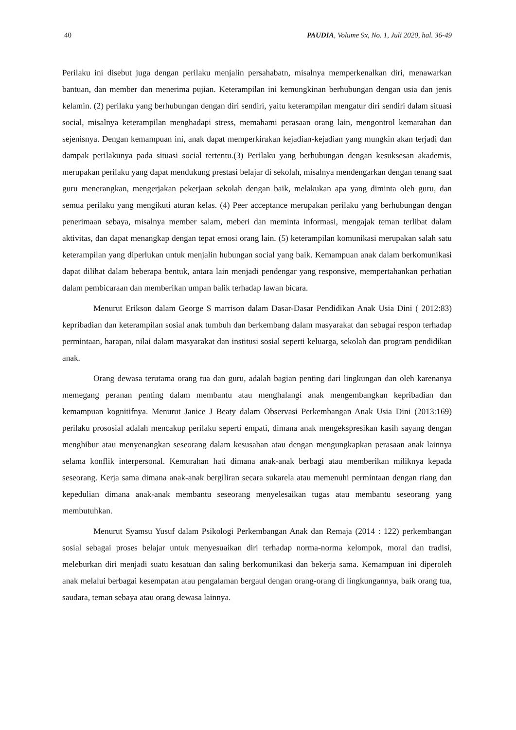40 PAUDIA, Volume 9x, No. 1, Juli 2020, hal. 36-49
Perilaku ini disebut juga dengan perilaku menjalin persahabatn, misalnya memperkenalkan diri, menawarkan bantuan, dan member dan menerima pujian. Keterampilan ini kemungkinan berhubungan dengan usia dan jenis kelamin. (2) perilaku yang berhubungan dengan diri sendiri, yaitu keterampilan mengatur diri sendiri dalam situasi social, misalnya keterampilan menghadapi stress, memahami perasaan orang lain, mengontrol kemarahan dan sejenisnya. Dengan kemampuan ini, anak dapat memperkirakan kejadian-kejadian yang mungkin akan terjadi dan dampak perilakunya pada situasi social tertentu.(3) Perilaku yang berhubungan dengan kesuksesan akademis, merupakan perilaku yang dapat mendukung prestasi belajar di sekolah, misalnya mendengarkan dengan tenang saat guru menerangkan, mengerjakan pekerjaan sekolah dengan baik, melakukan apa yang diminta oleh guru, dan semua perilaku yang mengikuti aturan kelas. (4) Peer acceptance merupakan perilaku yang berhubungan dengan penerimaan sebaya, misalnya member salam, meberi dan meminta informasi, mengajak teman terlibat dalam aktivitas, dan dapat menangkap dengan tepat emosi orang lain. (5) keterampilan komunikasi merupakan salah satu keterampilan yang diperlukan untuk menjalin hubungan social yang baik. Kemampuan anak dalam berkomunikasi dapat dilihat dalam beberapa bentuk, antara lain menjadi pendengar yang responsive, mempertahankan perhatian dalam pembicaraan dan memberikan umpan balik terhadap lawan bicara.
Menurut Erikson dalam George S marrison dalam Dasar-Dasar Pendidikan Anak Usia Dini ( 2012:83) kepribadian dan keterampilan sosial anak tumbuh dan berkembang dalam masyarakat dan sebagai respon terhadap permintaan, harapan, nilai dalam masyarakat dan institusi sosial seperti keluarga, sekolah dan program pendidikan anak.
Orang dewasa terutama orang tua dan guru, adalah bagian penting dari lingkungan dan oleh karenanya memegang peranan penting dalam membantu atau menghalangi anak mengembangkan kepribadian dan kemampuan kognitifnya. Menurut Janice J Beaty dalam Observasi Perkembangan Anak Usia Dini (2013:169) perilaku prososial adalah mencakup perilaku seperti empati, dimana anak mengekspresikan kasih sayang dengan menghibur atau menyenangkan seseorang dalam kesusahan atau dengan mengungkapkan perasaan anak lainnya selama konflik interpersonal. Kemurahan hati dimana anak-anak berbagi atau memberikan miliknya kepada seseorang. Kerja sama dimana anak-anak bergiliran secara sukarela atau memenuhi permintaan dengan riang dan kepedulian dimana anak-anak membantu seseorang menyelesaikan tugas atau membantu seseorang yang membutuhkan.
Menurut Syamsu Yusuf dalam Psikologi Perkembangan Anak dan Remaja (2014 : 122) perkembangan sosial sebagai proses belajar untuk menyesuaikan diri terhadap norma-norma kelompok, moral dan tradisi, meleburkan diri menjadi suatu kesatuan dan saling berkomunikasi dan bekerja sama. Kemampuan ini diperoleh anak melalui berbagai kesempatan atau pengalaman bergaul dengan orang-orang di lingkungannya, baik orang tua, saudara, teman sebaya atau orang dewasa lainnya.